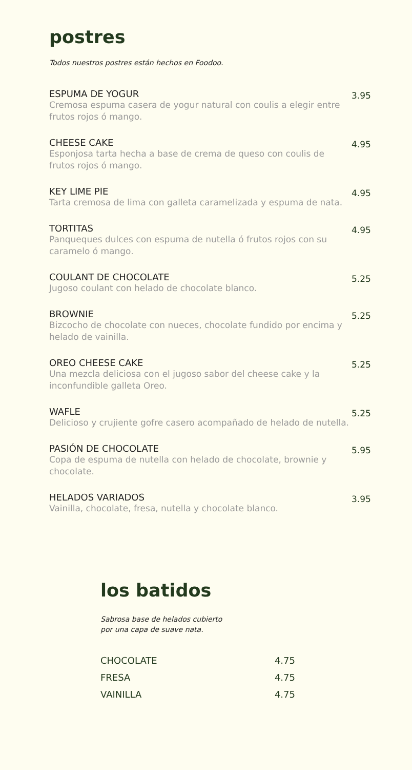postres
Todos nuestros postres están hechos en Foodoo.
ESPUMA DE YOGUR
Cremosa espuma casera de yogur natural con coulis a elegir entre frutos rojos ó mango.
3.95
CHEESE CAKE
Esponjosa tarta hecha a base de crema de queso con coulis de frutos rojos ó mango.
4.95
KEY LIME PIE
Tarta cremosa de lima con galleta caramelizada y espuma de nata.
4.95
TORTITAS
Panqueques dulces con espuma de nutella ó frutos rojos con su caramelo ó mango.
4.95
COULANT DE CHOCOLATE
Jugoso coulant con helado de chocolate blanco.
5.25
BROWNIE
Bizcocho de chocolate con nueces, chocolate fundido por encima y helado de vainilla.
5.25
OREO CHEESE CAKE
Una mezcla deliciosa con el jugoso sabor del cheese cake y la inconfundible galleta Oreo.
5.25
WAFLE
Delicioso y crujiente gofre casero acompañado de helado de nutella.
5.25
PASIÓN DE CHOCOLATE
Copa de espuma de nutella con helado de chocolate, brownie y chocolate.
5.95
HELADOS VARIADOS
Vainilla, chocolate, fresa, nutella y chocolate blanco.
3.95
los batidos
Sabrosa base de helados cubierto
por una capa de suave nata.
CHOCOLATE 4.75
FRESA 4.75
VAINILLA 4.75